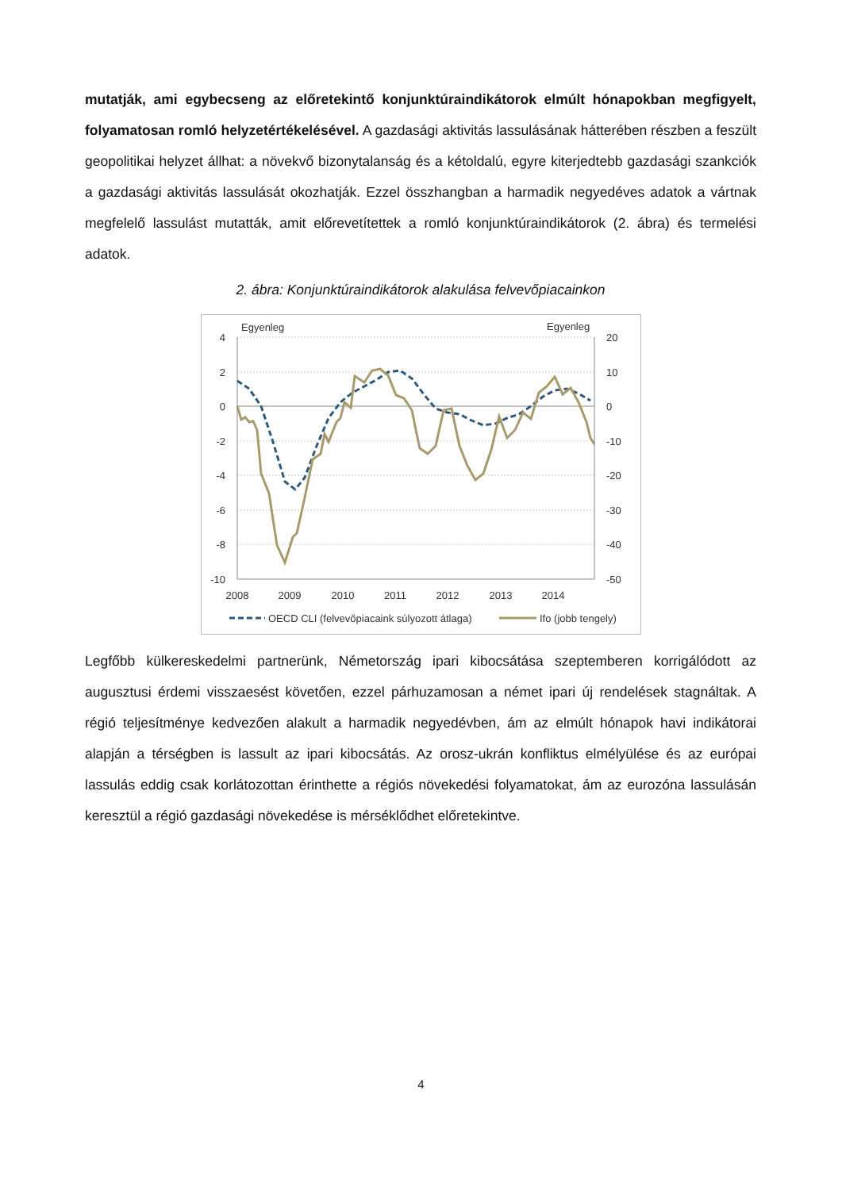mutatják, ami egybecseng az előretekintő konjunktúraindikátorok elmúlt hónapokban megfigyelt, folyamatosan romló helyzetértékelésével. A gazdasági aktivitás lassulásának hátterében részben a feszült geopolitikai helyzet állhat: a növekvő bizonytalanság és a kétoldalú, egyre kiterjedtebb gazdasági szankciók a gazdasági aktivitás lassulását okozhatják. Ezzel összhangban a harmadik negyedéves adatok a vártnak megfelelő lassulást mutatták, amit előrevetítettek a romló konjunktúraindikátorok (2. ábra) és termelési adatok.
2. ábra: Konjunktúraindikátorok alakulása felvevőpiacainkon
Egyenleg
Egyenleg
4
2
0
-2
-4
-6
-8
-10
20
10
0
-10
-20
-30
-40
-50
2008
2009
2010
2011
2012
2013
2014
OECD CLI (felvevőpiacaink súlyozott átlaga)
Ifo (jobb tengely)
Legfőbb külkereskedelmi partnerünk, Németország ipari kibocsátása szeptemberen korrigálódott az augusztusi érdemi visszaesést követően, ezzel párhuzamosan a német ipari új rendelések stagnáltak. A régió teljesítménye kedvezően alakult a harmadik negyedévben, ám az elmúlt hónapok havi indikátorai alapján a térségben is lassult az ipari kibocsátás. Az orosz-ukrán konfliktus elmélyülése és az európai lassulás eddig csak korlátozottan érinthette a régiós növekedési folyamatokat, ám az eurozóna lassulásán keresztül a régió gazdasági növekedése is mérséklődhet előretekintve.
4